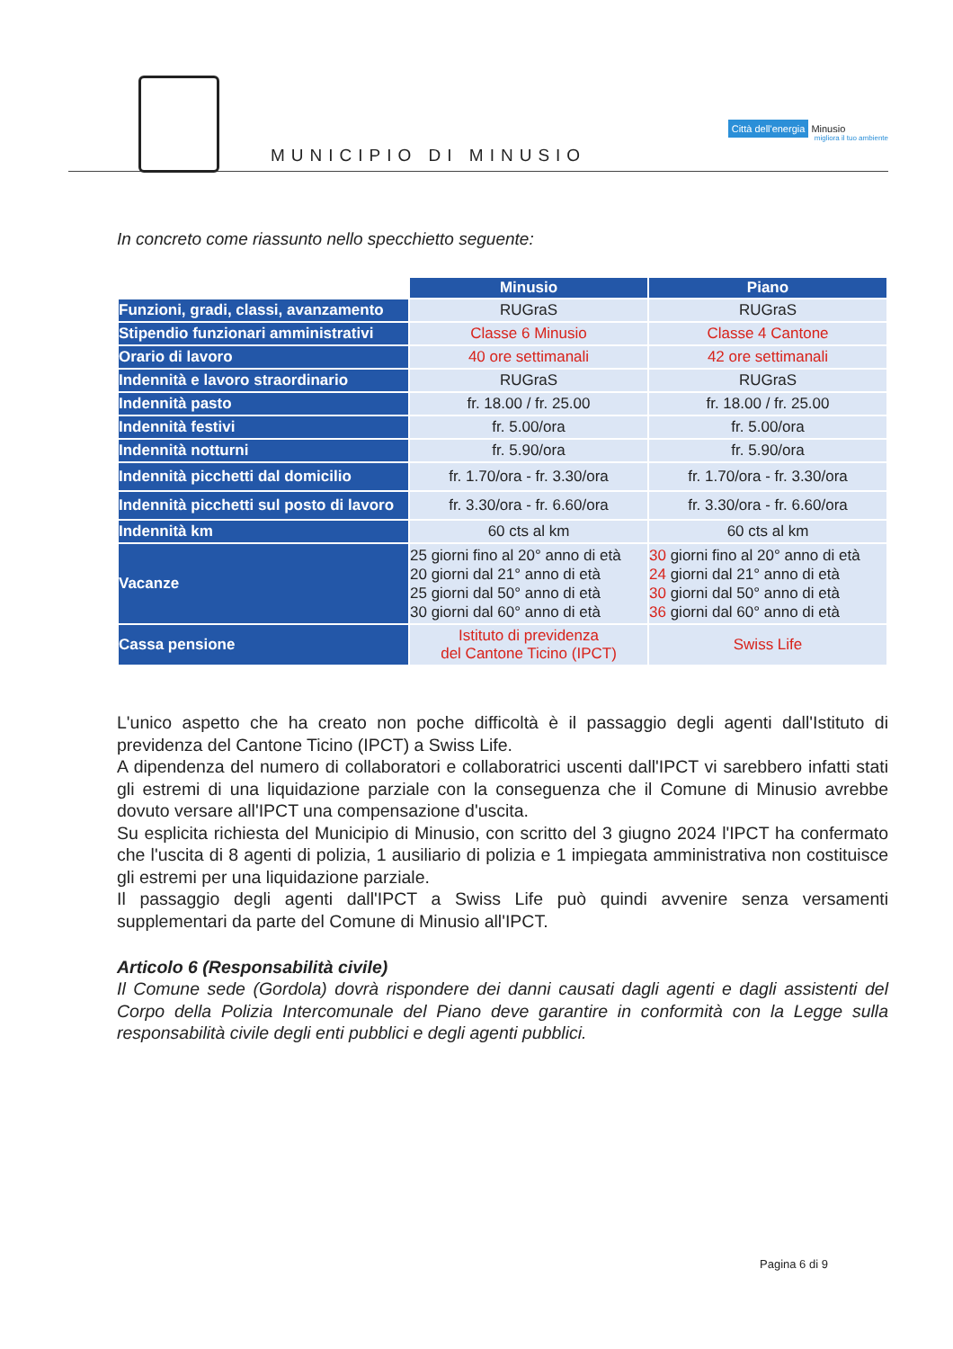MUNICIPIO DI MINUSIO
Città dell'energia Minusio
migliora il tuo ambiente
In concreto come riassunto nello specchietto seguente:
| | Minusio | Piano |
| Funzioni, gradi, classi, avanzamento | RUGraS | RUGraS |
| Stipendio funzionari amministrativi | Classe 6 Minusio | Classe 4 Cantone |
| Orario di lavoro | 40 ore settimanali | 42 ore settimanali |
| Indennità e lavoro straordinario | RUGraS | RUGraS |
| Indennità pasto | fr. 18.00 / fr. 25.00 | fr. 18.00 / fr. 25.00 |
| Indennità festivi | fr. 5.00/ora | fr. 5.00/ora |
| Indennità notturni | fr. 5.90/ora | fr. 5.90/ora |
| Indennità picchetti dal domicilio | fr. 1.70/ora - fr. 3.30/ora | fr. 1.70/ora - fr. 3.30/ora |
| Indennità picchetti sul posto di lavoro | fr. 3.30/ora - fr. 6.60/ora | fr. 3.30/ora - fr. 6.60/ora |
| Indennità km | 60 cts al km | 60 cts al km |
| Vacanze | 25 giorni fino al 20° anno di età 20 giorni dal 21° anno di età 25 giorni dal 50° anno di età 30 giorni dal 60° anno di età | 30 giorni fino al 20° anno di età 24 giorni dal 21° anno di età 30 giorni dal 50° anno di età 36 giorni dal 60° anno di età |
| Cassa pensione | Istituto di previdenza del Cantone Ticino (IPCT) | Swiss Life |
L'unico aspetto che ha creato non poche difficoltà è il passaggio degli agenti dall'Istituto di previdenza del Cantone Ticino (IPCT) a Swiss Life.
A dipendenza del numero di collaboratori e collaboratrici uscenti dall'IPCT vi sarebbero infatti stati gli estremi di una liquidazione parziale con la conseguenza che il Comune di Minusio avrebbe dovuto versare all'IPCT una compensazione d'uscita.
Su esplicita richiesta del Municipio di Minusio, con scritto del 3 giugno 2024 l'IPCT ha confermato che l'uscita di 8 agenti di polizia, 1 ausiliario di polizia e 1 impiegata amministrativa non costituisce gli estremi per una liquidazione parziale.
Il passaggio degli agenti dall'IPCT a Swiss Life può quindi avvenire senza versamenti supplementari da parte del Comune di Minusio all'IPCT.
Articolo 6 (Responsabilità civile)
Il Comune sede (Gordola) dovrà rispondere dei danni causati dagli agenti e dagli assistenti del Corpo della Polizia Intercomunale del Piano deve garantire in conformità con la Legge sulla responsabilità civile degli enti pubblici e degli agenti pubblici.
Pagina 6 di 9